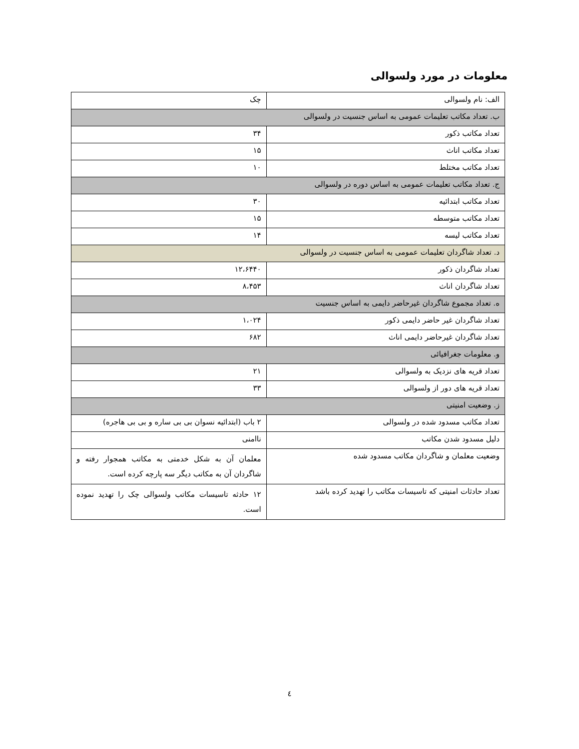معلومات در مورد ولسوالی
| الف: نام ولسوالی | چک |
| ب. تعداد مکاتب تعلیمات عمومی به اساس جنسیت در ولسوالی | |
| تعداد مکاتب ذکور | ۳۴ |
| تعداد مکاتب اناث | ۱۵ |
| تعداد مکاتب مختلط | ۱۰ |
| ج. تعداد مکاتب تعلیمات عمومی به اساس دوره در ولسوالی | |
| تعداد مکاتب ابتدائیه | ۳۰ |
| تعداد مکاتب متوسطه | ۱۵ |
| تعداد مکاتب لیسه | ۱۴ |
| د. تعداد شاگردان تعلیمات عمومی به اساس جنسیت در ولسوالی | |
| تعداد شاگردان ذکور | ۱۲،۶۴۴۰ |
| تعداد شاگردان اناث | ۸،۴۵۳ |
| ه. تعداد مجموع شاگردان غیرحاضر دایمی به اساس جنسیت | |
| تعداد شاگردان غیر حاضر دایمی ذکور | ۱،۰۲۴ |
| تعداد شاگردان غیرحاضر دایمی اناث | ۶۸۲ |
| و. معلومات جغرافیائی | |
| تعداد قریه های نزدیک به ولسوالی | ۲۱ |
| تعداد قریه های دور از ولسوالی | ۳۳ |
| ز. وضعیت امنیتی | |
| تعداد مکاتب مسدود شده در ولسوالی | ۲ باب (ابتدائیه نسوان بی بی ساره و بی بی هاجره) |
| دلیل مسدود شدن مکاتب | ناامنی |
| وضعیت معلمان و شاگردان مکاتب مسدود شده | معلمان آن به شکل خدمتی به مکاتب همجوار رفته و شاگردان آن به مکاتب دیگر سه پارچه کرده است. |
| تعداد حادثات امنیتی که تاسیسات مکاتب را تهدید کرده باشد | ۱۲ حادثه تاسیسات مکاتب ولسوالی چک را تهدید نموده است. |
٤